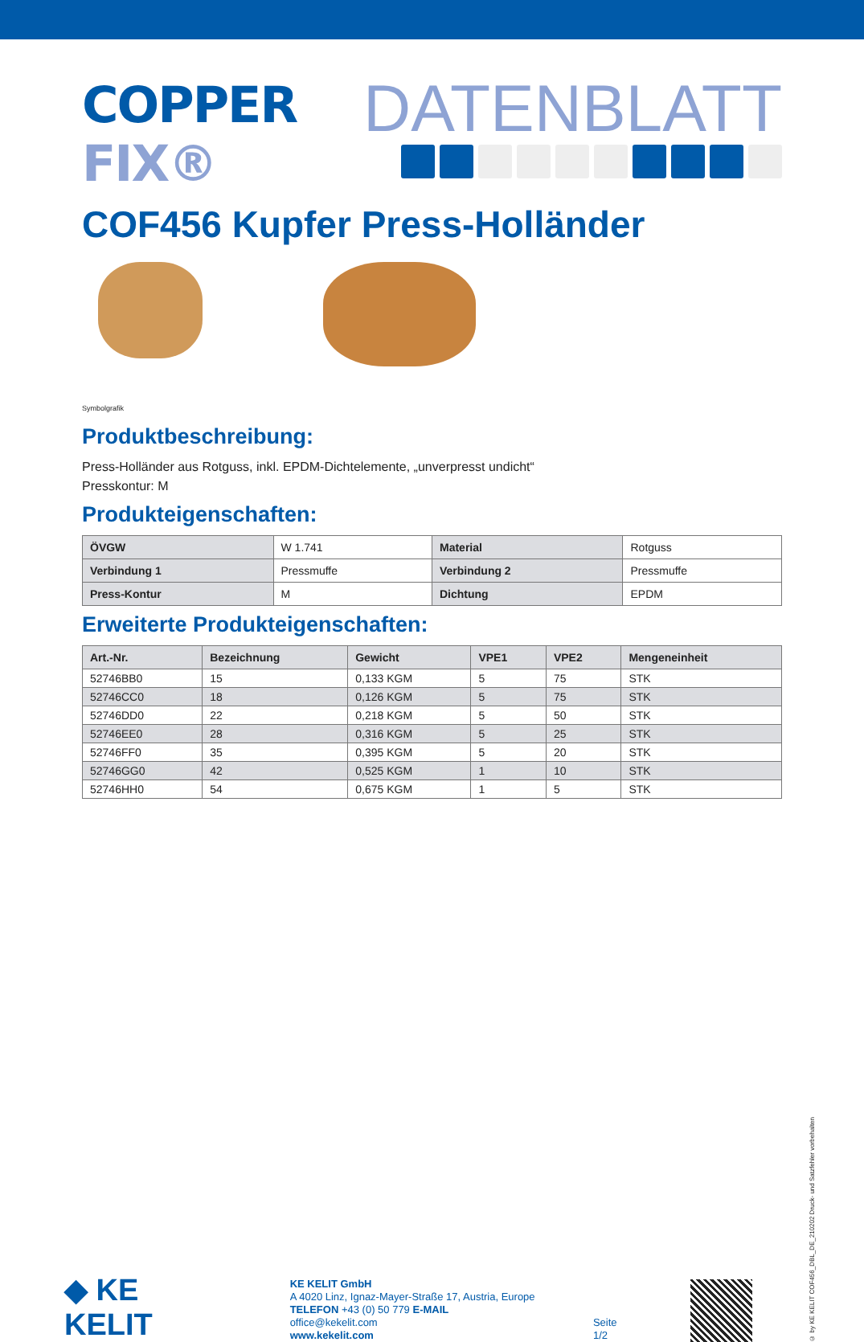COPPER FIX®
DATENBLATT
COF456 Kupfer Press-Holländer
Symbolgrafik
Produktbeschreibung:
Press-Holländer aus Rotguss, inkl. EPDM-Dichtelemente, „unverpresst undicht“
Presskontur: M
Produkteigenschaften:
| ÖVGW | W 1.741 | Material | Rotguss |
| Verbindung 1 | Pressmuffe | Verbindung 2 | Pressmuffe |
| Press-Kontur | M | Dichtung | EPDM |
Erweiterte Produkteigenschaften:
| Art.-Nr. | Bezeichnung | Gewicht | VPE1 | VPE2 | Mengeneinheit |
| --- | --- | --- | --- | --- | --- |
| 52746BB0 | 15 | 0,133 KGM | 5 | 75 | STK |
| 52746CC0 | 18 | 0,126 KGM | 5 | 75 | STK |
| 52746DD0 | 22 | 0,218 KGM | 5 | 50 | STK |
| 52746EE0 | 28 | 0,316 KGM | 5 | 25 | STK |
| 52746FF0 | 35 | 0,395 KGM | 5 | 20 | STK |
| 52746GG0 | 42 | 0,525 KGM | 1 | 10 | STK |
| 52746HH0 | 54 | 0,675 KGM | 1 | 5 | STK |
◆ KE KELIT
KE KELIT GmbH
A 4020 Linz, Ignaz-Mayer-Straße 17, Austria, Europe
TELEFON +43 (0) 50 779 E-MAIL office@kekelit.com
www.kekelit.com
Seite 1/2
© by KE KELIT COF456_DBL_DE_210202 Druck- und Satzfehler vorbehalten